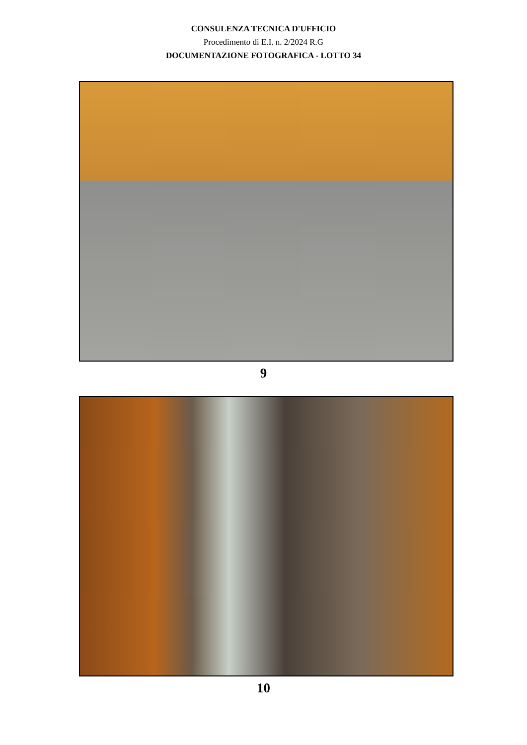CONSULENZA TECNICA D'UFFICIO
Procedimento di E.I. n. 2/2024 R.G
DOCUMENTAZIONE FOTOGRAFICA - LOTTO 34
9
10